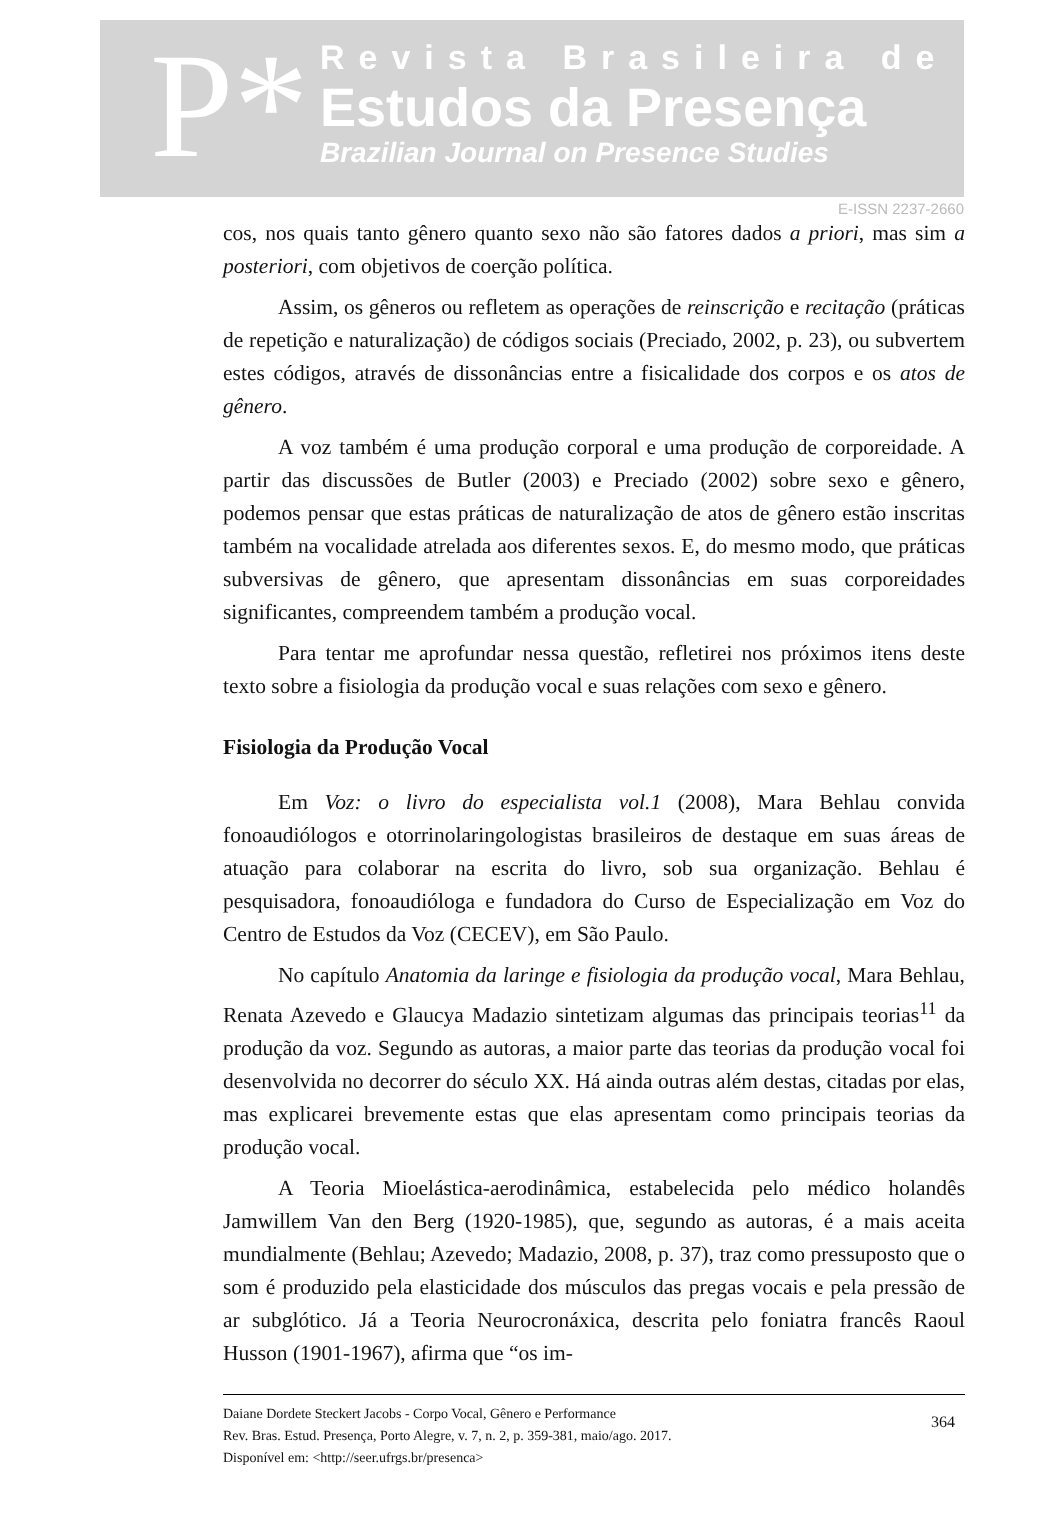P*
Revista Brasileira de
Estudos da Presença
Brazilian Journal on Presence Studies
E-ISSN 2237-2660
cos, nos quais tanto gênero quanto sexo não são fatores dados a priori, mas sim a posteriori, com objetivos de coerção política.
Assim, os gêneros ou refletem as operações de reinscrição e recitação (práticas de repetição e naturalização) de códigos sociais (Preciado, 2002, p. 23), ou subvertem estes códigos, através de dissonâncias entre a fisicalidade dos corpos e os atos de gênero.
A voz também é uma produção corporal e uma produção de corporeidade. A partir das discussões de Butler (2003) e Preciado (2002) sobre sexo e gênero, podemos pensar que estas práticas de naturalização de atos de gênero estão inscritas também na vocalidade atrelada aos diferentes sexos. E, do mesmo modo, que práticas subversivas de gênero, que apresentam dissonâncias em suas corporeidades significantes, compreendem também a produção vocal.
Para tentar me aprofundar nessa questão, refletirei nos próximos itens deste texto sobre a fisiologia da produção vocal e suas relações com sexo e gênero.
Fisiologia da Produção Vocal
Em Voz: o livro do especialista vol.1 (2008), Mara Behlau convida fonoaudiólogos e otorrinolaringologistas brasileiros de destaque em suas áreas de atuação para colaborar na escrita do livro, sob sua organização. Behlau é pesquisadora, fonoaudióloga e fundadora do Curso de Especialização em Voz do Centro de Estudos da Voz (CECEV), em São Paulo.
No capítulo Anatomia da laringe e fisiologia da produção vocal, Mara Behlau, Renata Azevedo e Glaucya Madazio sintetizam algumas das principais teorias<sup>11</sup> da produção da voz. Segundo as autoras, a maior parte das teorias da produção vocal foi desenvolvida no decorrer do século XX. Há ainda outras além destas, citadas por elas, mas explicarei brevemente estas que elas apresentam como principais teorias da produção vocal.
A Teoria Mioelástica-aerodinâmica, estabelecida pelo médico holandês Jamwillem Van den Berg (1920-1985), que, segundo as autoras, é a mais aceita mundialmente (Behlau; Azevedo; Madazio, 2008, p. 37), traz como pressuposto que o som é produzido pela elasticidade dos músculos das pregas vocais e pela pressão de ar subglótico. Já a Teoria Neurocronáxica, descrita pelo foniatra francês Raoul Husson (1901-1967), afirma que “os im-
Daiane Dordete Steckert Jacobs - Corpo Vocal, Gênero e Performance
Rev. Bras. Estud. Presença, Porto Alegre, v. 7, n. 2, p. 359-381, maio/ago. 2017.
Disponível em: <http://seer.ufrgs.br/presenca>
364